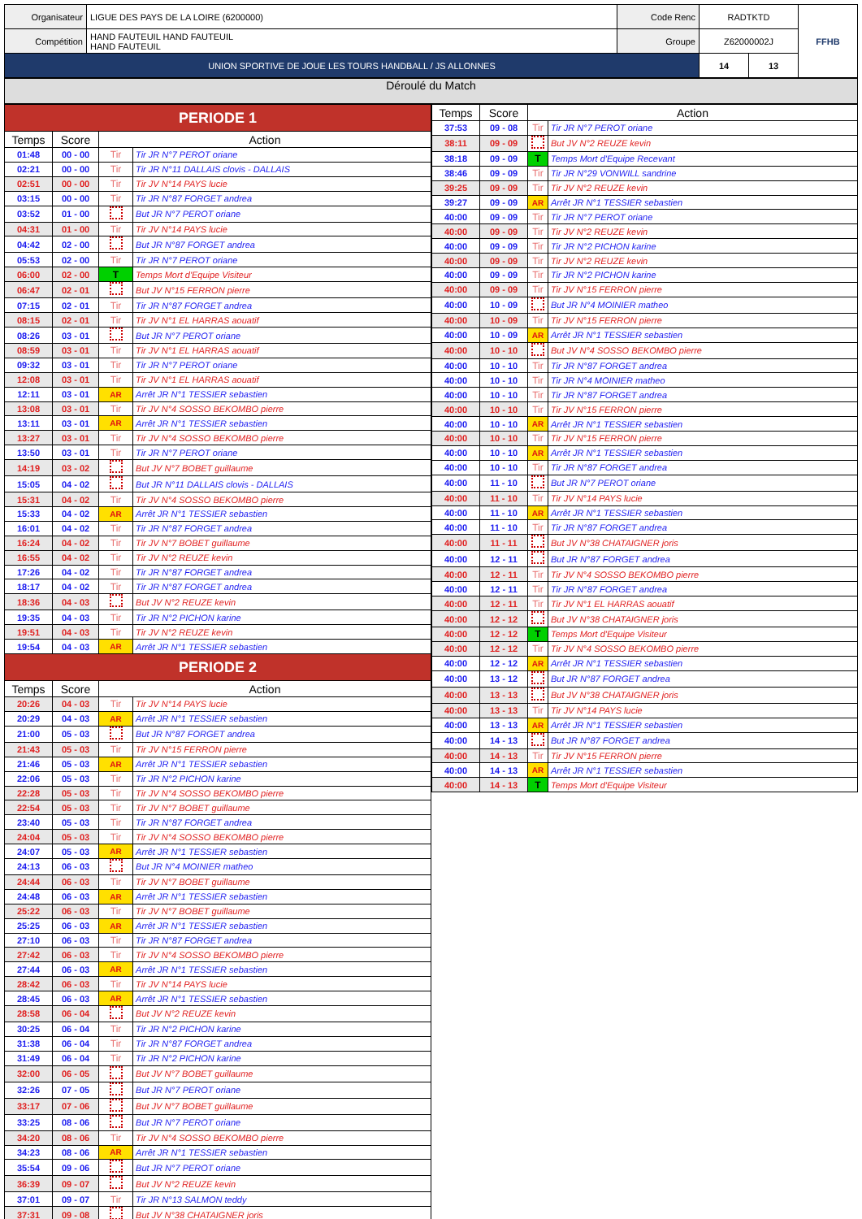| Organisateur | LIGUE DES PAYS DE LA LOIRE (6200000) | Code Renc | RADTKTD | | FFHB |
| Compétition | HAND FAUTEUIL HAND FAUTEUIL HAND FAUTEUIL | Groupe | Z62000002J | | |
| UNION SPORTIVE DE JOUE LES TOURS HANDBALL / JS ALLONNES | | | 14 | 13 | |
Déroulé du Match
| PERIODE 1 | | | |
| Temps | Score | Action | |
| 01:48 | 00 - 00 | Tir | Tir JR N°7 PEROT oriane |
| 02:21 | 00 - 00 | Tir | Tir JR N°11 DALLAIS clovis - DALLAIS |
| 02:51 | 00 - 00 | Tir | Tir JV N°14 PAYS lucie |
| 03:15 | 00 - 00 | Tir | Tir JR N°87 FORGET andrea |
| 03:52 | 01 - 00 | | But JR N°7 PEROT oriane |
| 04:31 | 01 - 00 | Tir | Tir JV N°14 PAYS lucie |
| 04:42 | 02 - 00 | | But JR N°87 FORGET andrea |
| 05:53 | 02 - 00 | Tir | Tir JR N°7 PEROT oriane |
| 06:00 | 02 - 00 | T | Temps Mort d'Equipe Visiteur |
| 06:47 | 02 - 01 | | But JV N°15 FERRON pierre |
| 07:15 | 02 - 01 | Tir | Tir JR N°87 FORGET andrea |
| 08:15 | 02 - 01 | Tir | Tir JV N°1 EL HARRAS aouatif |
| 08:26 | 03 - 01 | | But JR N°7 PEROT oriane |
| 08:59 | 03 - 01 | Tir | Tir JV N°1 EL HARRAS aouatif |
| 09:32 | 03 - 01 | Tir | Tir JR N°7 PEROT oriane |
| 12:08 | 03 - 01 | Tir | Tir JV N°1 EL HARRAS aouatif |
| 12:11 | 03 - 01 | AR | Arrêt JR N°1 TESSIER sebastien |
| 13:08 | 03 - 01 | Tir | Tir JV N°4 SOSSO BEKOMBO pierre |
| 13:11 | 03 - 01 | AR | Arrêt JR N°1 TESSIER sebastien |
| 13:27 | 03 - 01 | Tir | Tir JV N°4 SOSSO BEKOMBO pierre |
| 13:50 | 03 - 01 | Tir | Tir JR N°7 PEROT oriane |
| 14:19 | 03 - 02 | | But JV N°7 BOBET guillaume |
| 15:05 | 04 - 02 | | But JR N°11 DALLAIS clovis - DALLAIS |
| 15:31 | 04 - 02 | Tir | Tir JV N°4 SOSSO BEKOMBO pierre |
| 15:33 | 04 - 02 | AR | Arrêt JR N°1 TESSIER sebastien |
| 16:01 | 04 - 02 | Tir | Tir JR N°87 FORGET andrea |
| 16:24 | 04 - 02 | Tir | Tir JV N°7 BOBET guillaume |
| 16:55 | 04 - 02 | Tir | Tir JV N°2 REUZE kevin |
| 17:26 | 04 - 02 | Tir | Tir JR N°87 FORGET andrea |
| 18:17 | 04 - 02 | Tir | Tir JR N°87 FORGET andrea |
| 18:36 | 04 - 03 | | But JV N°2 REUZE kevin |
| 19:35 | 04 - 03 | Tir | Tir JR N°2 PICHON karine |
| 19:51 | 04 - 03 | Tir | Tir JV N°2 REUZE kevin |
| 19:54 | 04 - 03 | AR | Arrêt JR N°1 TESSIER sebastien |
| PERIODE 2 | | | |
| Temps | Score | Action | |
| 20:26 | 04 - 03 | Tir | Tir JV N°14 PAYS lucie |
| 20:29 | 04 - 03 | AR | Arrêt JR N°1 TESSIER sebastien |
| 21:00 | 05 - 03 | | But JR N°87 FORGET andrea |
| 21:43 | 05 - 03 | Tir | Tir JV N°15 FERRON pierre |
| 21:46 | 05 - 03 | AR | Arrêt JR N°1 TESSIER sebastien |
| 22:06 | 05 - 03 | Tir | Tir JR N°2 PICHON karine |
| 22:28 | 05 - 03 | Tir | Tir JV N°4 SOSSO BEKOMBO pierre |
| 22:54 | 05 - 03 | Tir | Tir JV N°7 BOBET guillaume |
| 23:40 | 05 - 03 | Tir | Tir JR N°87 FORGET andrea |
| 24:04 | 05 - 03 | Tir | Tir JV N°4 SOSSO BEKOMBO pierre |
| 24:07 | 05 - 03 | AR | Arrêt JR N°1 TESSIER sebastien |
| 24:13 | 06 - 03 | | But JR N°4 MOINIER matheo |
| 24:44 | 06 - 03 | Tir | Tir JV N°7 BOBET guillaume |
| 24:48 | 06 - 03 | AR | Arrêt JR N°1 TESSIER sebastien |
| 25:22 | 06 - 03 | Tir | Tir JV N°7 BOBET guillaume |
| 25:25 | 06 - 03 | AR | Arrêt JR N°1 TESSIER sebastien |
| 27:10 | 06 - 03 | Tir | Tir JR N°87 FORGET andrea |
| 27:42 | 06 - 03 | Tir | Tir JV N°4 SOSSO BEKOMBO pierre |
| 27:44 | 06 - 03 | AR | Arrêt JR N°1 TESSIER sebastien |
| 28:42 | 06 - 03 | Tir | Tir JV N°14 PAYS lucie |
| 28:45 | 06 - 03 | AR | Arrêt JR N°1 TESSIER sebastien |
| 28:58 | 06 - 04 | | But JV N°2 REUZE kevin |
| 30:25 | 06 - 04 | Tir | Tir JR N°2 PICHON karine |
| 31:38 | 06 - 04 | Tir | Tir JR N°87 FORGET andrea |
| 31:49 | 06 - 04 | Tir | Tir JR N°2 PICHON karine |
| 32:00 | 06 - 05 | | But JV N°7 BOBET guillaume |
| 32:26 | 07 - 05 | | But JR N°7 PEROT oriane |
| 33:17 | 07 - 06 | | But JV N°7 BOBET guillaume |
| 33:25 | 08 - 06 | | But JR N°7 PEROT oriane |
| 34:20 | 08 - 06 | Tir | Tir JV N°4 SOSSO BEKOMBO pierre |
| 34:23 | 08 - 06 | AR | Arrêt JR N°1 TESSIER sebastien |
| 35:54 | 09 - 06 | | But JR N°7 PEROT oriane |
| 36:39 | 09 - 07 | | But JV N°2 REUZE kevin |
| 37:01 | 09 - 07 | Tir | Tir JR N°13 SALMON teddy |
| 37:31 | 09 - 08 | | But JV N°38 CHATAIGNER joris |
| Temps | Score | Action | |
| --- | --- | --- | --- |
| 37:53 | 09 - 08 | Tir | Tir JR N°7 PEROT oriane |
| 38:11 | 09 - 09 | | But JV N°2 REUZE kevin |
| 38:18 | 09 - 09 | T | Temps Mort d'Equipe Recevant |
| 38:46 | 09 - 09 | Tir | Tir JR N°29 VONWILL sandrine |
| 39:25 | 09 - 09 | Tir | Tir JV N°2 REUZE kevin |
| 39:27 | 09 - 09 | AR | Arrêt JR N°1 TESSIER sebastien |
| 40:00 | 09 - 09 | Tir | Tir JR N°7 PEROT oriane |
| 40:00 | 09 - 09 | Tir | Tir JV N°2 REUZE kevin |
| 40:00 | 09 - 09 | Tir | Tir JR N°2 PICHON karine |
| 40:00 | 09 - 09 | Tir | Tir JV N°2 REUZE kevin |
| 40:00 | 09 - 09 | Tir | Tir JR N°2 PICHON karine |
| 40:00 | 09 - 09 | Tir | Tir JV N°15 FERRON pierre |
| 40:00 | 10 - 09 | | But JR N°4 MOINIER matheo |
| 40:00 | 10 - 09 | Tir | Tir JV N°15 FERRON pierre |
| 40:00 | 10 - 09 | AR | Arrêt JR N°1 TESSIER sebastien |
| 40:00 | 10 - 10 | | But JV N°4 SOSSO BEKOMBO pierre |
| 40:00 | 10 - 10 | Tir | Tir JR N°87 FORGET andrea |
| 40:00 | 10 - 10 | Tir | Tir JR N°4 MOINIER matheo |
| 40:00 | 10 - 10 | Tir | Tir JR N°87 FORGET andrea |
| 40:00 | 10 - 10 | Tir | Tir JV N°15 FERRON pierre |
| 40:00 | 10 - 10 | AR | Arrêt JR N°1 TESSIER sebastien |
| 40:00 | 10 - 10 | Tir | Tir JV N°15 FERRON pierre |
| 40:00 | 10 - 10 | AR | Arrêt JR N°1 TESSIER sebastien |
| 40:00 | 10 - 10 | Tir | Tir JR N°87 FORGET andrea |
| 40:00 | 11 - 10 | | But JR N°7 PEROT oriane |
| 40:00 | 11 - 10 | Tir | Tir JV N°14 PAYS lucie |
| 40:00 | 11 - 10 | AR | Arrêt JR N°1 TESSIER sebastien |
| 40:00 | 11 - 10 | Tir | Tir JR N°87 FORGET andrea |
| 40:00 | 11 - 11 | | But JV N°38 CHATAIGNER joris |
| 40:00 | 12 - 11 | | But JR N°87 FORGET andrea |
| 40:00 | 12 - 11 | Tir | Tir JV N°4 SOSSO BEKOMBO pierre |
| 40:00 | 12 - 11 | Tir | Tir JR N°87 FORGET andrea |
| 40:00 | 12 - 11 | Tir | Tir JV N°1 EL HARRAS aouatif |
| 40:00 | 12 - 12 | | But JV N°38 CHATAIGNER joris |
| 40:00 | 12 - 12 | T | Temps Mort d'Equipe Visiteur |
| 40:00 | 12 - 12 | Tir | Tir JV N°4 SOSSO BEKOMBO pierre |
| 40:00 | 12 - 12 | AR | Arrêt JR N°1 TESSIER sebastien |
| 40:00 | 13 - 12 | | But JR N°87 FORGET andrea |
| 40:00 | 13 - 13 | | But JV N°38 CHATAIGNER joris |
| 40:00 | 13 - 13 | Tir | Tir JV N°14 PAYS lucie |
| 40:00 | 13 - 13 | AR | Arrêt JR N°1 TESSIER sebastien |
| 40:00 | 14 - 13 | | But JR N°87 FORGET andrea |
| 40:00 | 14 - 13 | Tir | Tir JV N°15 FERRON pierre |
| 40:00 | 14 - 13 | AR | Arrêt JR N°1 TESSIER sebastien |
| 40:00 | 14 - 13 | T | Temps Mort d'Equipe Visiteur |